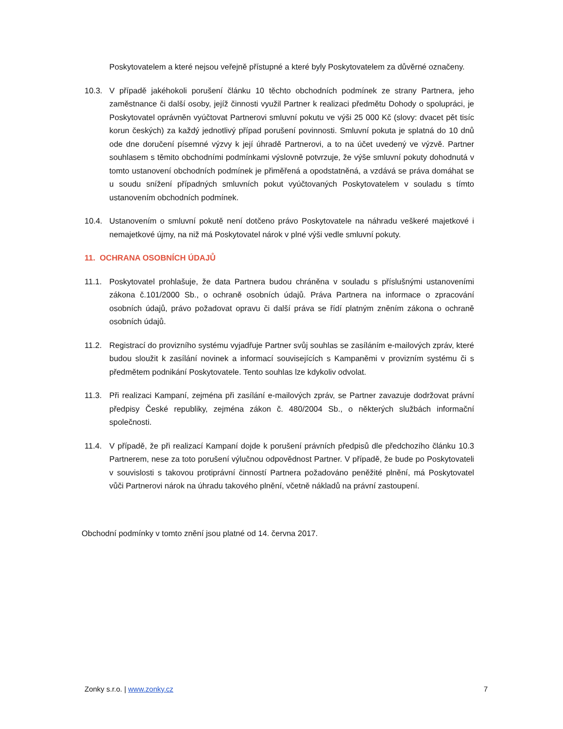Poskytovatelem a které nejsou veřejně přístupné a které byly Poskytovatelem za důvěrné označeny.
10.3. V případě jakéhokoli porušení článku 10 těchto obchodních podmínek ze strany Partnera, jeho zaměstnance či další osoby, jejíž činnosti využil Partner k realizaci předmětu Dohody o spolupráci, je Poskytovatel oprávněn vyúčtovat Partnerovi smluvní pokutu ve výši 25 000 Kč (slovy: dvacet pět tisíc korun českých) za každý jednotlivý případ porušení povinnosti. Smluvní pokuta je splatná do 10 dnů ode dne doručení písemné výzvy k její úhradě Partnerovi, a to na účet uvedený ve výzvě. Partner souhlasem s těmito obchodními podmínkami výslovně potvrzuje, že výše smluvní pokuty dohodnutá v tomto ustanovení obchodních podmínek je přiměřená a opodstatněná, a vzdává se práva domáhat se u soudu snížení případných smluvních pokut vyúčtovaných Poskytovatelem v souladu s tímto ustanovením obchodních podmínek.
10.4. Ustanovením o smluvní pokutě není dotčeno právo Poskytovatele na náhradu veškeré majetkové i nemajetkové újmy, na niž má Poskytovatel nárok v plné výši vedle smluvní pokuty.
11. OCHRANA OSOBNÍCH ÚDAJŮ
11.1. Poskytovatel prohlašuje, že data Partnera budou chráněna v souladu s příslušnými ustanoveními zákona č.101/2000 Sb., o ochraně osobních údajů. Práva Partnera na informace o zpracování osobních údajů, právo požadovat opravu či další práva se řídí platným zněním zákona o ochraně osobních údajů.
11.2. Registrací do provizního systému vyjadřuje Partner svůj souhlas se zasíláním e-mailových zpráv, které budou sloužit k zasílání novinek a informací souvisejících s Kampaněmi v provizním systému či s předmětem podnikání Poskytovatele. Tento souhlas lze kdykoliv odvolat.
11.3. Při realizaci Kampaní, zejména při zasílání e-mailových zpráv, se Partner zavazuje dodržovat právní předpisy České republiky, zejména zákon č. 480/2004 Sb., o některých službách informační společnosti.
11.4. V případě, že při realizací Kampaní dojde k porušení právních předpisů dle předchozího článku 10.3 Partnerem, nese za toto porušení výlučnou odpovědnost Partner. V případě, že bude po Poskytovateli v souvislosti s takovou protiprávní činností Partnera požadováno peněžité plnění, má Poskytovatel vůči Partnerovi nárok na úhradu takového plnění, včetně nákladů na právní zastoupení.
Obchodní podmínky v tomto znění jsou platné od 14. června 2017.
Zonky s.r.o. | www.zonky.cz 7